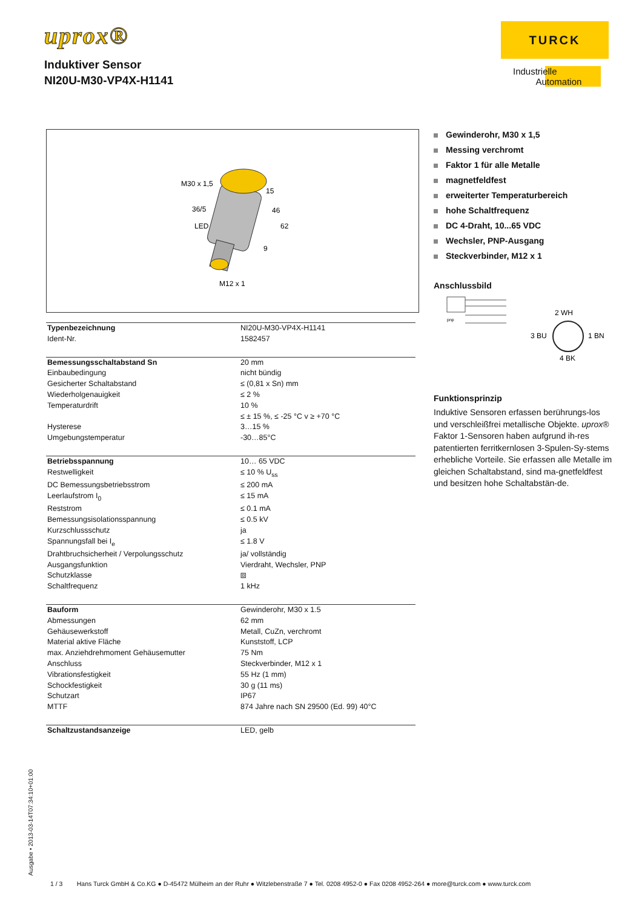uprox®
Induktiver Sensor
NI20U-M30-VP4X-H1141
TURCK
Industrielle
Automation
M30 x 1,5
36/5
LED
M12 x 1
15
46
62
9
Gewinderohr, M30 x 1,5
Messing verchromt
Faktor 1 für alle Metalle
magnetfeldfest
erweiterter Temperaturbereich
hohe Schaltfrequenz
DC 4-Draht, 10...65 VDC
Wechsler, PNP-Ausgang
Steckverbinder, M12 x 1
Anschlussbild
pnp
2 WH
3 BU
1 BN
4 BK
Funktionsprinzip
Induktive Sensoren erfassen berührungs-los und verschleißfrei metallische Objekte. uprox® Faktor 1-Sensoren haben aufgrund ih-res patentierten ferritkernlosen 3-Spulen-Sy-stems erhebliche Vorteile. Sie erfassen alle Metalle im gleichen Schaltabstand, sind ma-gnetfeldfest und besitzen hohe Schaltabstän-de.
| Typenbezeichnung | NI20U-M30-VP4X-H1141 |
| Ident-Nr. | 1582457 |
| Bemessungsschaltabstand Sn | 20 mm |
| Einbaubedingung | nicht bündig |
| Gesicherter Schaltabstand | ≤ (0,81 x Sn) mm |
| Wiederholgenauigkeit | ≤ 2 % |
| Temperaturdrift | 10 % ≤ ± 15 %, ≤ -25 °C v ≥ +70 °C |
| Hysterese | 3…15 % |
| Umgebungstemperatur | -30…85°C |
| Betriebsspannung | 10… 65 VDC |
| Restwelligkeit | ≤ 10 % U<sub>ss</sub> |
| DC Bemessungsbetriebsstrom | ≤ 200 mA |
| Leerlaufstrom I<sub>0</sub> | ≤ 15 mA |
| Reststrom | ≤ 0.1 mA |
| Bemessungsisolationsspannung | ≤ 0.5 kV |
| Kurzschlussschutz | ja |
| Spannungsfall bei I<sub>e</sub> | ≤ 1.8 V |
| Drahtbruchsicherheit / Verpolungsschutz | ja/ vollständig |
| Ausgangsfunktion | Vierdraht, Wechsler, PNP |
| Schutzklasse | ⧈ |
| Schaltfrequenz | 1 kHz |
| Bauform | Gewinderohr, M30 x 1.5 |
| Abmessungen | 62 mm |
| Gehäusewerkstoff | Metall, CuZn, verchromt |
| Material aktive Fläche | Kunststoff, LCP |
| max. Anziehdrehmoment Gehäusemutter | 75 Nm |
| Anschluss | Steckverbinder, M12 x 1 |
| Vibrationsfestigkeit | 55 Hz (1 mm) |
| Schockfestigkeit | 30 g (11 ms) |
| Schutzart | IP67 |
| MTTF | 874 Jahre nach SN 29500 (Ed. 99) 40°C |
| Schaltzustandsanzeige | LED, gelb |
Ausgabe • 2013-03-14T07:34:10+01:00
1 / 3 Hans Turck GmbH & Co.KG ● D-45472 Mülheim an der Ruhr ● Witzlebenstraße 7 ● Tel. 0208 4952-0 ● Fax 0208 4952-264 ● more@turck.com ● www.turck.com